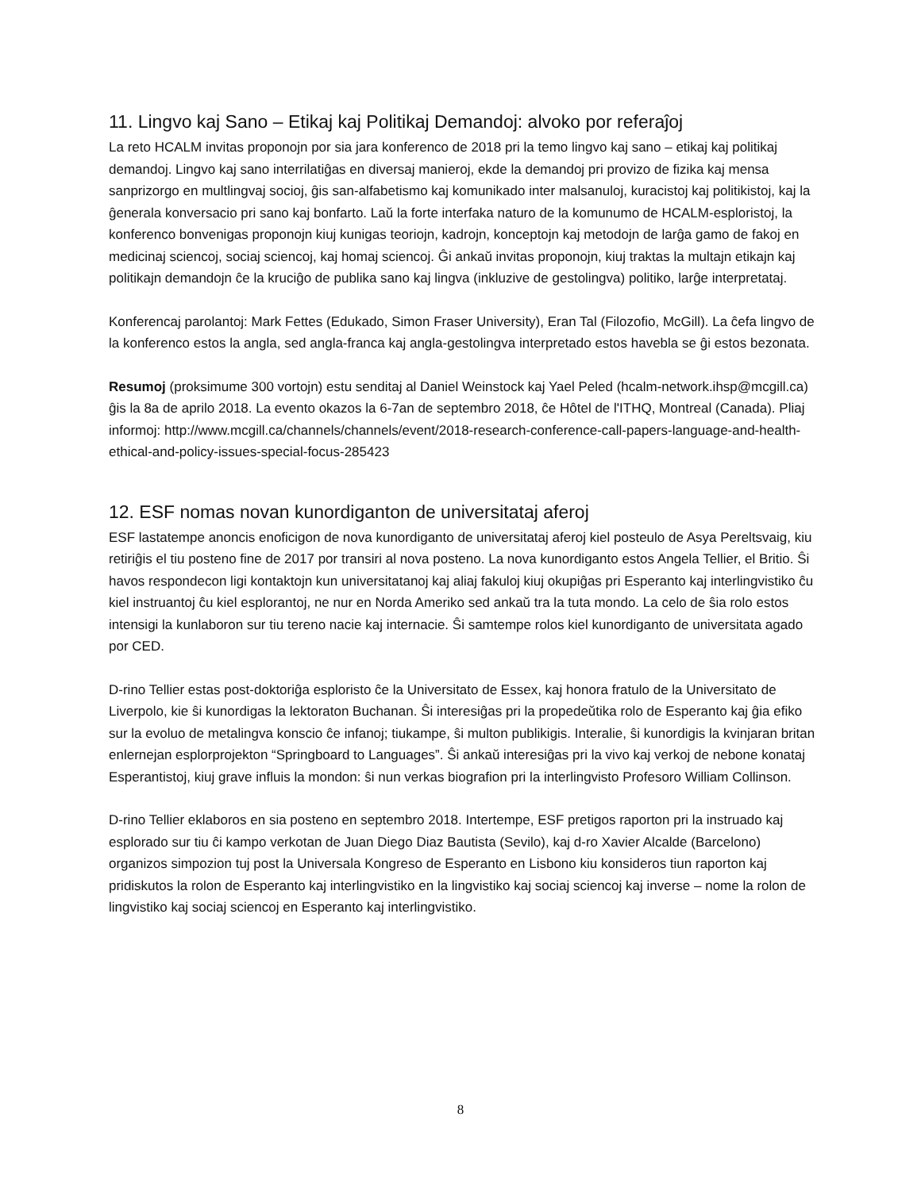11. Lingvo kaj Sano – Etikaj kaj Politikaj Demandoj: alvoko por referaĵoj
La reto HCALM invitas proponojn por sia jara konferenco de 2018 pri la temo lingvo kaj sano – etikaj kaj politikaj demandoj. Lingvo kaj sano interrilatiĝas en diversaj manieroj, ekde la demandoj pri provizo de fizika kaj mensa sanprizorgo en multlingvaj socioj, ĝis san-alfabetismo kaj komunikado inter malsanuloj, kuracistoj kaj politikistoj, kaj la ĝenerala konversacio pri sano kaj bonfarto. Laŭ la forte interfaka naturo de la komunumo de HCALM-esploristoj, la konferenco bonvenigas proponojn kiuj kunigas teoriojn, kadrojn, konceptojn kaj metodojn de larĝa gamo de fakoj en medicinaj sciencoj, sociaj sciencoj, kaj homaj sciencoj. Ĝi ankaŭ invitas proponojn, kiuj traktas la multajn etikajn kaj politikajn demandojn ĉe la kruciĝo de publika sano kaj lingva (inkluzive de gestolingva) politiko, larĝe interpretataj.
Konferencaj parolantoj: Mark Fettes (Edukado, Simon Fraser University), Eran Tal (Filozofio, McGill). La ĉefa lingvo de la konferenco estos la angla, sed angla-franca kaj angla-gestolingva interpretado estos havebla se ĝi estos bezonata.
Resumoj (proksimume 300 vortojn) estu senditaj al Daniel Weinstock kaj Yael Peled (hcalm-network.ihsp@mcgill.ca) ĝis la 8a de aprilo 2018. La evento okazos la 6-7an de septembro 2018, ĉe Hôtel de l'ITHQ, Montreal (Canada). Pliaj informoj: http://www.mcgill.ca/channels/channels/event/2018-research-conference-call-papers-language-and-health-ethical-and-policy-issues-special-focus-285423
12. ESF nomas novan kunordiganton de universitataj aferoj
ESF lastatempe anoncis enoficigon de nova kunordiganto de universitataj aferoj kiel posteulo de Asya Pereltsvaig, kiu retiriĝis el tiu posteno fine de 2017 por transiri al nova posteno. La nova kunordiganto estos Angela Tellier, el Britio. Ŝi havos respondecon ligi kontaktojn kun universitatanoj kaj aliaj fakuloj kiuj okupiĝas pri Esperanto kaj interlingvistiko ĉu kiel instruantoj ĉu kiel esplorantoj, ne nur en Norda Ameriko sed ankaŭ tra la tuta mondo. La celo de ŝia rolo estos intensigi la kunlaboron sur tiu tereno nacie kaj internacie. Ŝi samtempe rolos kiel kunordiganto de universitata agado por CED.
D-rino Tellier estas post-doktoriĝa esploristo ĉe la Universitato de Essex, kaj honora fratulo de la Universitato de Liverpolo, kie ŝi kunordigas la lektoraton Buchanan. Ŝi interesiĝas pri la propedeŭtika rolo de Esperanto kaj ĝia efiko sur la evoluo de metalingva konscio ĉe infanoj; tiukampe, ŝi multon publikigis. Interalie, ŝi kunordigis la kvinjaran britan enlernejan esplorprojekton “Springboard to Languages”. Ŝi ankaŭ interesiĝas pri la vivo kaj verkoj de nebone konataj Esperantistoj, kiuj grave influis la mondon: ŝi nun verkas biografion pri la interlingvisto Profesoro William Collinson.
D-rino Tellier eklaboros en sia posteno en septembro 2018. Intertempe, ESF pretigos raporton pri la instruado kaj esplorado sur tiu ĉi kampo verkotan de Juan Diego Diaz Bautista (Sevilo), kaj d-ro Xavier Alcalde (Barcelono) organizos simpozion tuj post la Universala Kongreso de Esperanto en Lisbono kiu konsideros tiun raporton kaj pridiskutos la rolon de Esperanto kaj interlingvistiko en la lingvistiko kaj sociaj sciencoj kaj inverse – nome la rolon de lingvistiko kaj sociaj sciencoj en Esperanto kaj interlingvistiko.
8